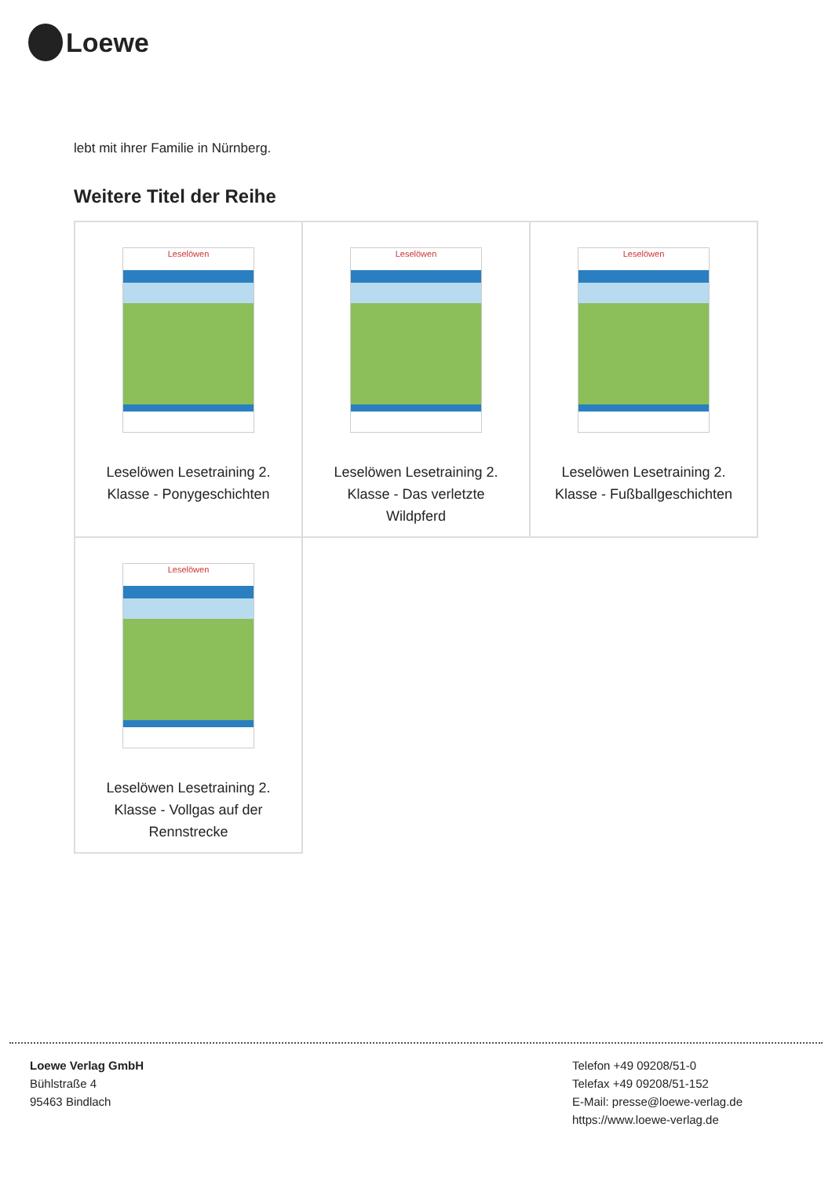Loewe
lebt mit ihrer Familie in Nürnberg.
Weitere Titel der Reihe
| Leselöwen Leselöwen Lesetraining 2. Klasse - Ponygeschichten | Leselöwen Leselöwen Lesetraining 2. Klasse - Das verletzte Wildpferd | Leselöwen Leselöwen Lesetraining 2. Klasse - Fußballgeschichten |
| Leselöwen Leselöwen Lesetraining 2. Klasse - Vollgas auf der Rennstrecke | | |
Loewe Verlag GmbH
Bühlstraße 4
95463 Bindlach
Telefon +49 09208/51-0
Telefax +49 09208/51-152
E-Mail: presse@loewe-verlag.de
https://www.loewe-verlag.de